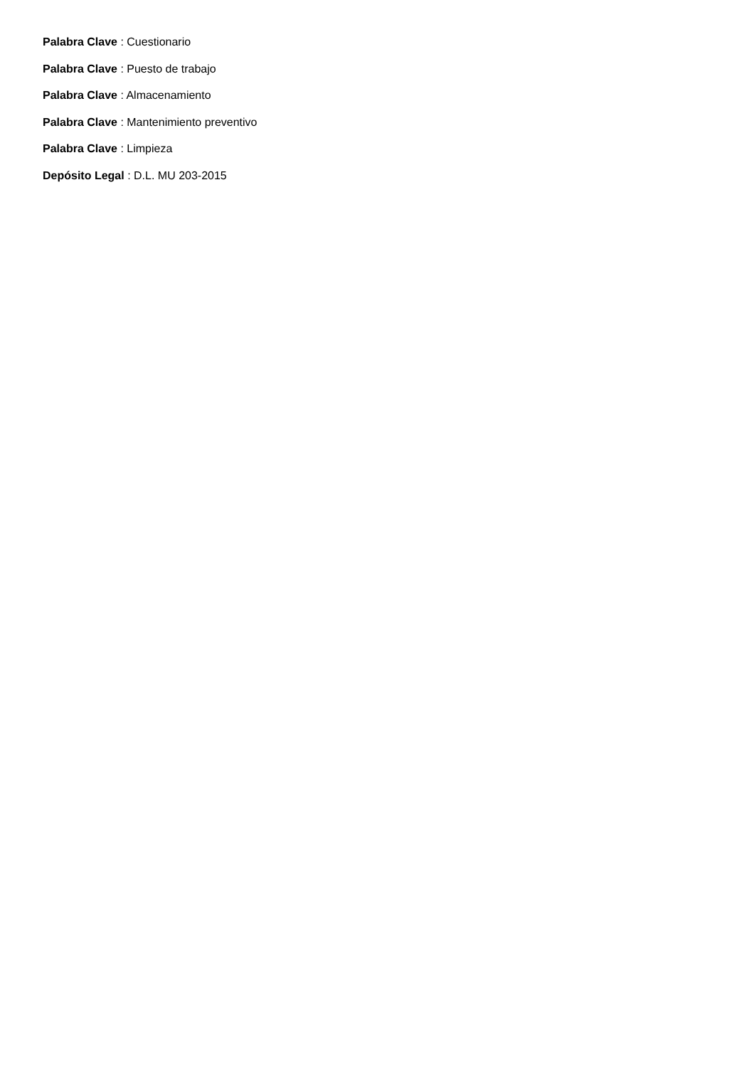Palabra Clave : Cuestionario
Palabra Clave : Puesto de trabajo
Palabra Clave : Almacenamiento
Palabra Clave : Mantenimiento preventivo
Palabra Clave : Limpieza
Depósito Legal : D.L. MU 203-2015